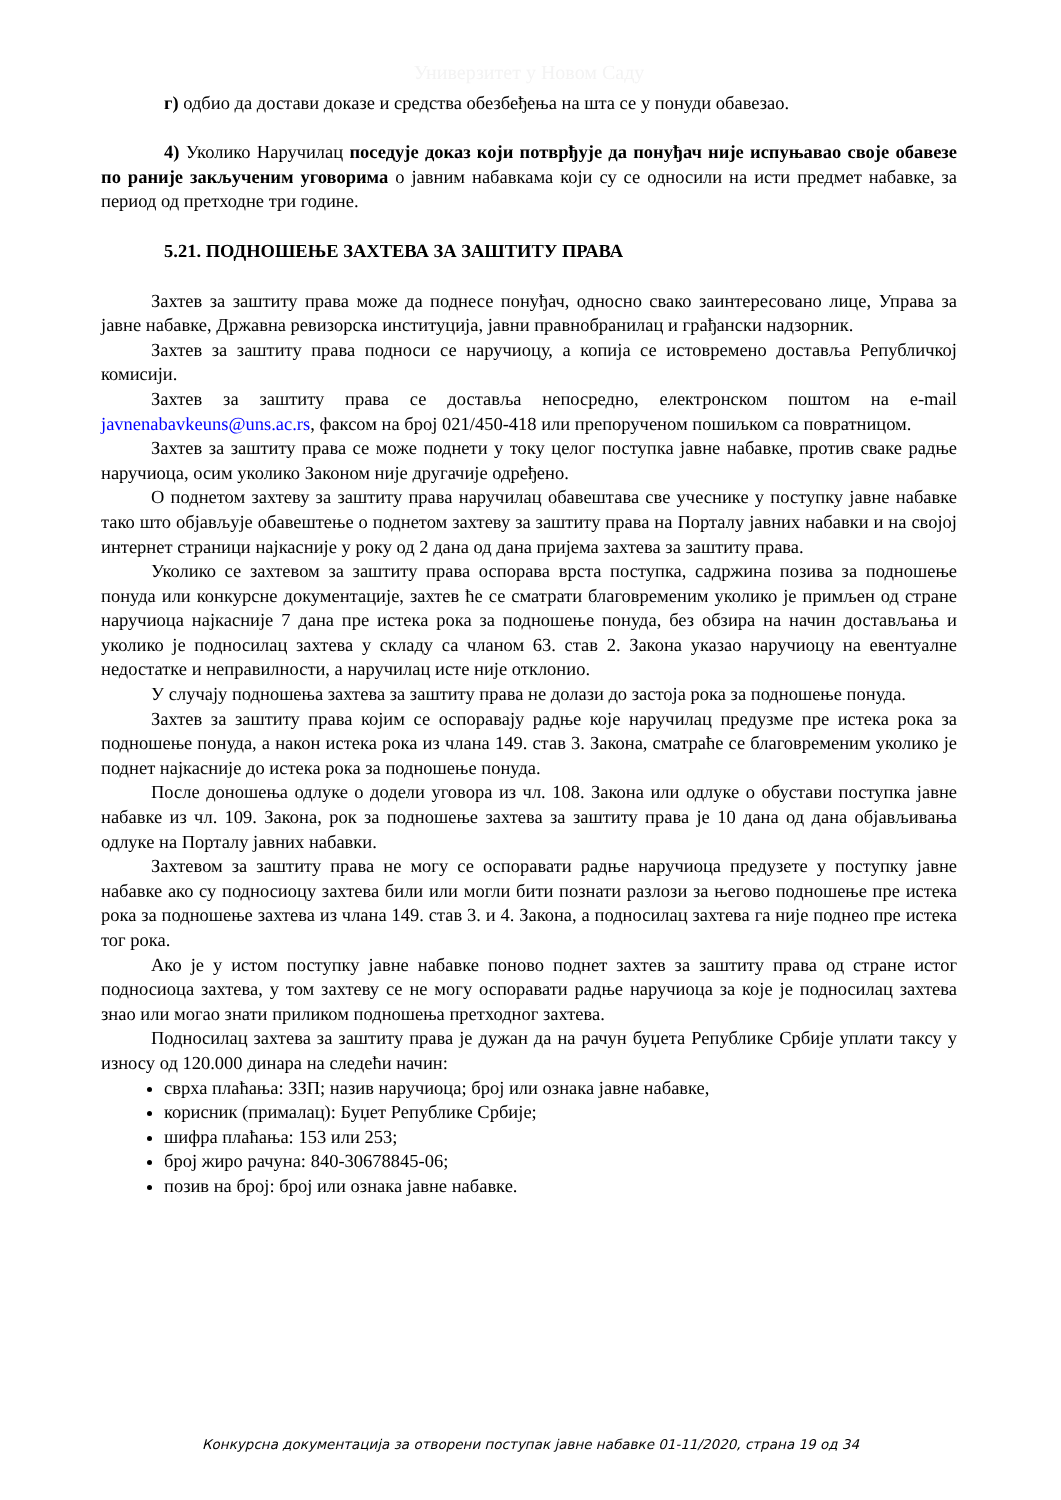Универзитет у Новом Саду
г) одбио да достави доказе и средства обезбеђења на шта се у понуди обавезао.
4) Уколико Наручилац поседује доказ који потврђује да понуђач није испуњавао своје обавезе по раније закљученим уговорима о јавним набавкама који су се односили на исти предмет набавке, за период од претходне три године.
5.21. ПОДНОШЕЊЕ ЗАХТЕВА ЗА ЗАШТИТУ ПРАВА
Захтев за заштиту права може да поднесе понуђач, односно свако заинтересовано лице, Управа за јавне набавке, Државна ревизорска институција, јавни правнобранилац и грађански надзорник.
Захтев за заштиту права подноси се наручиоцу, а копија се истовремено доставља Републичкој комисији.
Захтев за заштиту права се доставља непосредно, електронском поштом на e-mail javnenabavkeuns@uns.ac.rs, факсом на број 021/450-418 или препорученом пошиљком са повратницом.
Захтев за заштиту права се може поднети у току целог поступка јавне набавке, против сваке радње наручиоца, осим уколико Законом није другачије одређено.
О поднетом захтеву за заштиту права наручилац обавештава све учеснике у поступку јавне набавке тако што објављује обавештење о поднетом захтеву за заштиту права на Порталу јавних набавки и на својој интернет страници најкасније у року од 2 дана од дана пријема захтева за заштиту права.
Уколико се захтевом за заштиту права оспорава врста поступка, садржина позива за подношење понуда или конкурсне документације, захтев ће се сматрати благовременим уколико је примљен од стране наручиоца најкасније 7 дана пре истека рока за подношење понуда, без обзира на начин достављања и уколико је подносилац захтева у складу са чланом 63. став 2. Закона указао наручиоцу на евентуалне недостатке и неправилности, а наручилац исте није отклонио.
У случају подношења захтева за заштиту права не долази до застоја рока за подношење понуда.
Захтев за заштиту права којим се оспоравају радње које наручилац предузме пре истека рока за подношење понуда, а након истека рока из члана 149. став 3. Закона, сматраће се благовременим уколико је поднет најкасније до истека рока за подношење понуда.
После доношења одлуке о додели уговора из чл. 108. Закона или одлуке о обустави поступка јавне набавке из чл. 109. Закона, рок за подношење захтева за заштиту права је 10 дана од дана објављивања одлуке на Порталу јавних набавки.
Захтевом за заштиту права не могу се оспоравати радње наручиоца предузете у поступку јавне набавке ако су подносиоцу захтева били или могли бити познати разлози за његово подношење пре истека рока за подношење захтева из члана 149. став 3. и 4. Закона, а подносилац захтева га није поднео пре истека тог рока.
Ако је у истом поступку јавне набавке поново поднет захтев за заштиту права од стране истог подносиоца захтева, у том захтеву се не могу оспоравати радње наручиоца за које је подносилац захтева знао или могао знати приликом подношења претходног захтева.
Подносилац захтева за заштиту права је дужан да на рачун буџета Републике Србије уплати таксу у износу од 120.000 динара на следећи начин:
сврха плаћања: ЗЗП; назив наручиоца; број или ознака јавне набавке,
корисник (прималац): Буџет Републике Србије;
шифра плаћања: 153 или 253;
број жиро рачуна: 840-30678845-06;
позив на број: број или ознака јавне набавке.
Конкурсна документација за отворени поступак јавне набавке 01-11/2020, страна 19 од 34